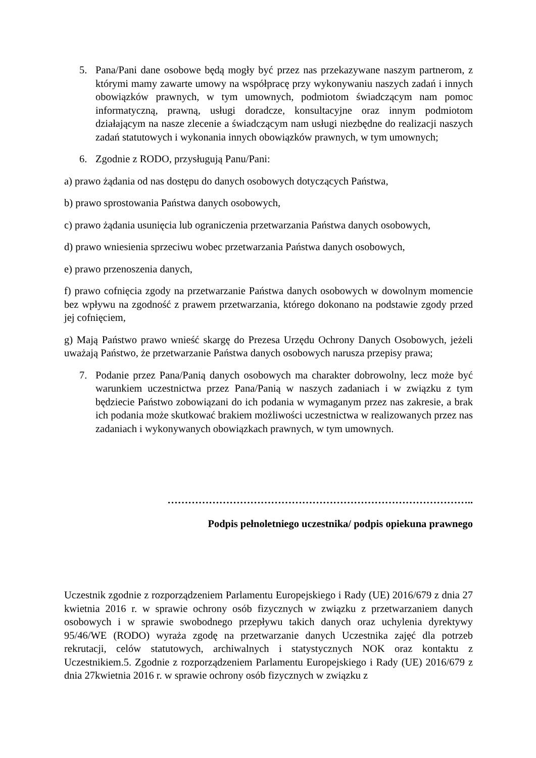5. Pana/Pani dane osobowe będą mogły być przez nas przekazywane naszym partnerom, z którymi mamy zawarte umowy na współpracę przy wykonywaniu naszych zadań i innych obowiązków prawnych, w tym umownych, podmiotom świadczącym nam pomoc informatyczną, prawną, usługi doradcze, konsultacyjne oraz innym podmiotom działającym na nasze zlecenie a świadczącym nam usługi niezbędne do realizacji naszych zadań statutowych i wykonania innych obowiązków prawnych, w tym umownych;
6. Zgodnie z RODO, przysługują Panu/Pani:
a) prawo żądania od nas dostępu do danych osobowych dotyczących Państwa,
b) prawo sprostowania Państwa danych osobowych,
c) prawo żądania usunięcia lub ograniczenia przetwarzania Państwa danych osobowych,
d) prawo wniesienia sprzeciwu wobec przetwarzania Państwa danych osobowych,
e) prawo przenoszenia danych,
f) prawo cofnięcia zgody na przetwarzanie Państwa danych osobowych w dowolnym momencie bez wpływu na zgodność z prawem przetwarzania, którego dokonano na podstawie zgody przed jej cofnięciem,
g) Mają Państwo prawo wnieść skargę do Prezesa Urzędu Ochrony Danych Osobowych, jeżeli uważają Państwo, że przetwarzanie Państwa danych osobowych narusza przepisy prawa;
7. Podanie przez Pana/Panią danych osobowych ma charakter dobrowolny, lecz może być warunkiem uczestnictwa przez Pana/Panią w naszych zadaniach i w związku z tym będziecie Państwo zobowiązani do ich podania w wymaganym przez nas zakresie, a brak ich podania może skutkować brakiem możliwości uczestnictwa w realizowanych przez nas zadaniach i wykonywanych obowiązkach prawnych, w tym umownych.
……………………………………………………………………………..
Podpis pełnoletniego uczestnika/ podpis opiekuna prawnego
Uczestnik zgodnie z rozporządzeniem Parlamentu Europejskiego i Rady (UE) 2016/679 z dnia 27 kwietnia 2016 r. w sprawie ochrony osób fizycznych w związku z przetwarzaniem danych osobowych i w sprawie swobodnego przepływu takich danych oraz uchylenia dyrektywy 95/46/WE (RODO) wyraża zgodę na przetwarzanie danych Uczestnika zajęć dla potrzeb rekrutacji, celów statutowych, archiwalnych i statystycznych NOK oraz kontaktu z Uczestnikiem.5. Zgodnie z rozporządzeniem Parlamentu Europejskiego i Rady (UE) 2016/679 z dnia 27kwietnia 2016 r. w sprawie ochrony osób fizycznych w związku z